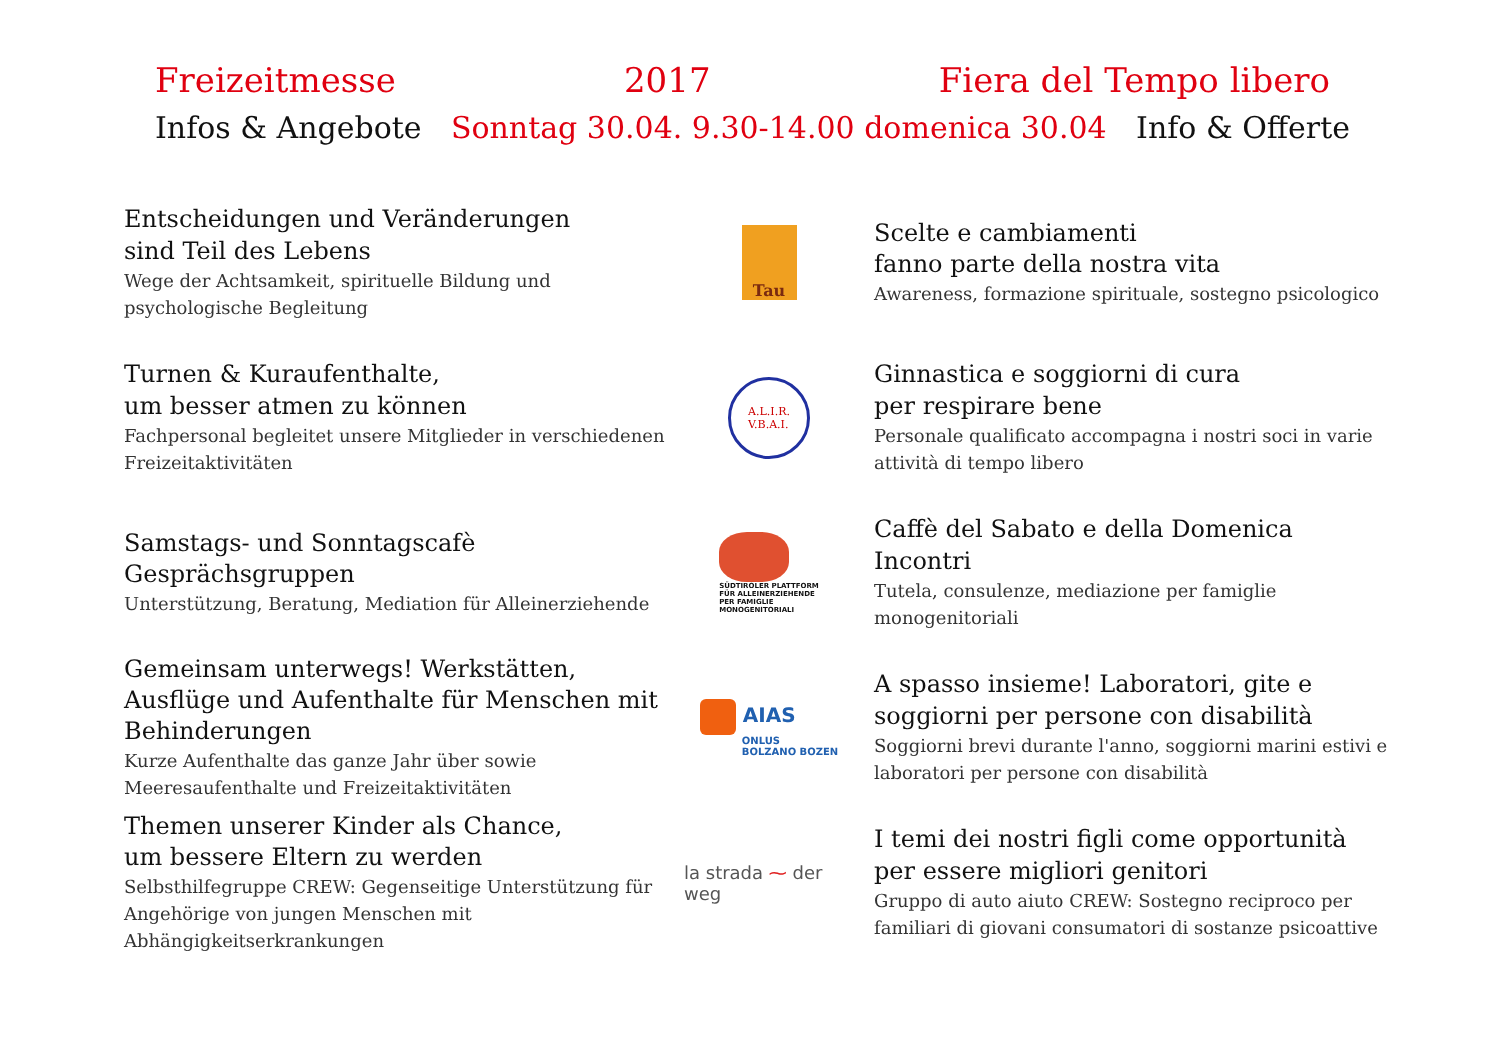Freizeitmesse 2017 Fiera del Tempo libero
Infos & Angebote Sonntag 30.04. 9.30-14.00 domenica 30.04 Info & Offerte
Entscheidungen und Veränderungen
sind Teil des Lebens
Wege der Achtsamkeit, spirituelle Bildung und psychologische Begleitung
Tau
Scelte e cambiamenti
fanno parte della nostra vita
Awareness, formazione spirituale, sostegno psicologico
Turnen & Kuraufenthalte,
um besser atmen zu können
Fachpersonal begleitet unsere Mitglieder in verschiedenen Freizeitaktivitäten
A.L.I.R.
V.B.A.I.
Ginnastica e soggiorni di cura
per respirare bene
Personale qualificato accompagna i nostri soci in varie attività di tempo libero
Samstags- und Sonntagscafè
Gesprächsgruppen
Unterstützung, Beratung, Mediation für Alleinerziehende
SÜDTIROLER PLATTFORM
FÜR ALLEINERZIEHENDE
PER FAMIGLIE
MONOGENITORIALI
Caffè del Sabato e della Domenica
Incontri
Tutela, consulenze, mediazione per famiglie monogenitoriali
Gemeinsam unterwegs! Werkstätten, Ausflüge und Aufenthalte für Menschen mit Behinderungen
Kurze Aufenthalte das ganze Jahr über sowie Meeresaufenthalte und Freizeitaktivitäten
AIAS
ONLUS
BOLZANO BOZEN
A spasso insieme! Laboratori, gite e soggiorni per persone con disabilità
Soggiorni brevi durante l'anno, soggiorni marini estivi e laboratori per persone con disabilità
Themen unserer Kinder als Chance,
um bessere Eltern zu werden
Selbsthilfegruppe CREW: Gegenseitige Unterstützung für Angehörige von jungen Menschen mit Abhängigkeitserkrankungen
la strada ⁓ der weg
I temi dei nostri figli come opportunità
per essere migliori genitori
Gruppo di auto aiuto CREW: Sostegno reciproco per familiari di giovani consumatori di sostanze psicoattive